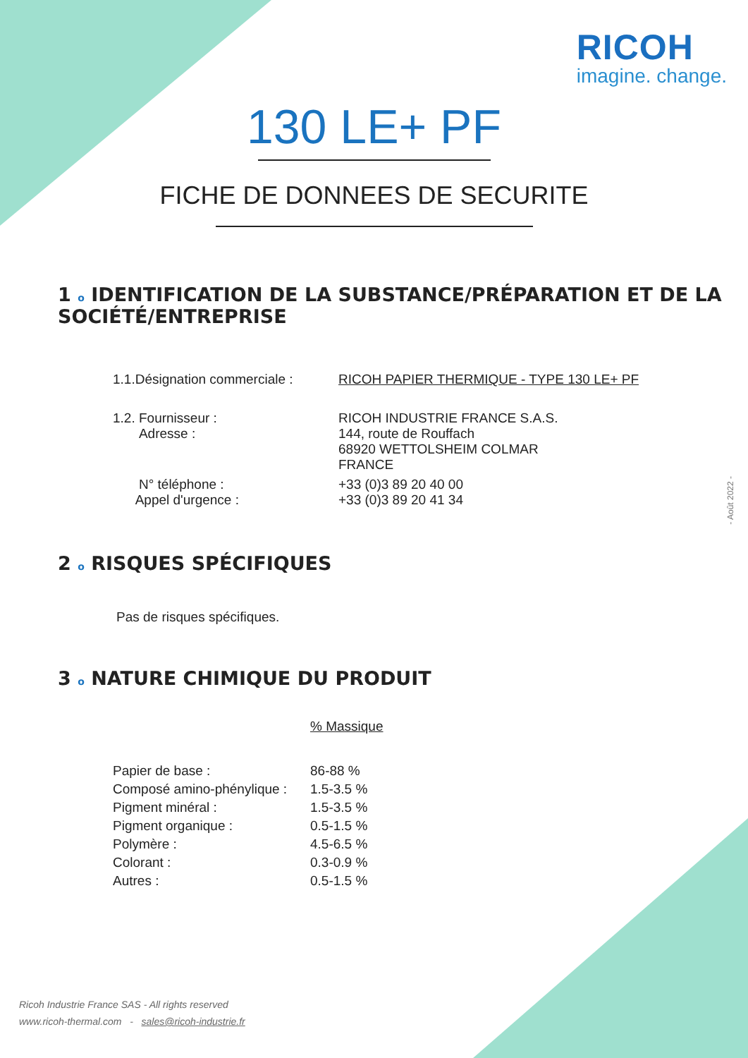RICOH
imagine. change.
130 LE+ PF
FICHE DE DONNEES DE SECURITE
1 o IDENTIFICATION DE LA SUBSTANCE/PRÉPARATION ET DE LA SOCIÉTÉ/ENTREPRISE
| 1.1.Désignation commerciale : | RICOH PAPIER THERMIQUE - TYPE 130 LE+ PF |
| 1.2. Fournisseur : Adresse : | RICOH INDUSTRIE FRANCE S.A.S. 144, route de Rouffach 68920 WETTOLSHEIM COLMAR FRANCE |
| N° téléphone : Appel d'urgence : | +33 (0)3 89 20 40 00 +33 (0)3 89 20 41 34 |
2 o RISQUES SPÉCIFIQUES
Pas de risques spécifiques.
3 o NATURE CHIMIQUE DU PRODUIT
| | % Massique |
| Papier de base : | 86-88 % |
| Composé amino-phénylique : | 1.5-3.5 % |
| Pigment minéral : | 1.5-3.5 % |
| Pigment organique : | 0.5-1.5 % |
| Polymère : | 4.5-6.5 % |
| Colorant : | 0.3-0.9 % |
| Autres : | 0.5-1.5 % |
- Août 2022 -
Ricoh Industrie France SAS - All rights reserved
www.ricoh-thermal.com - sales@ricoh-industrie.fr